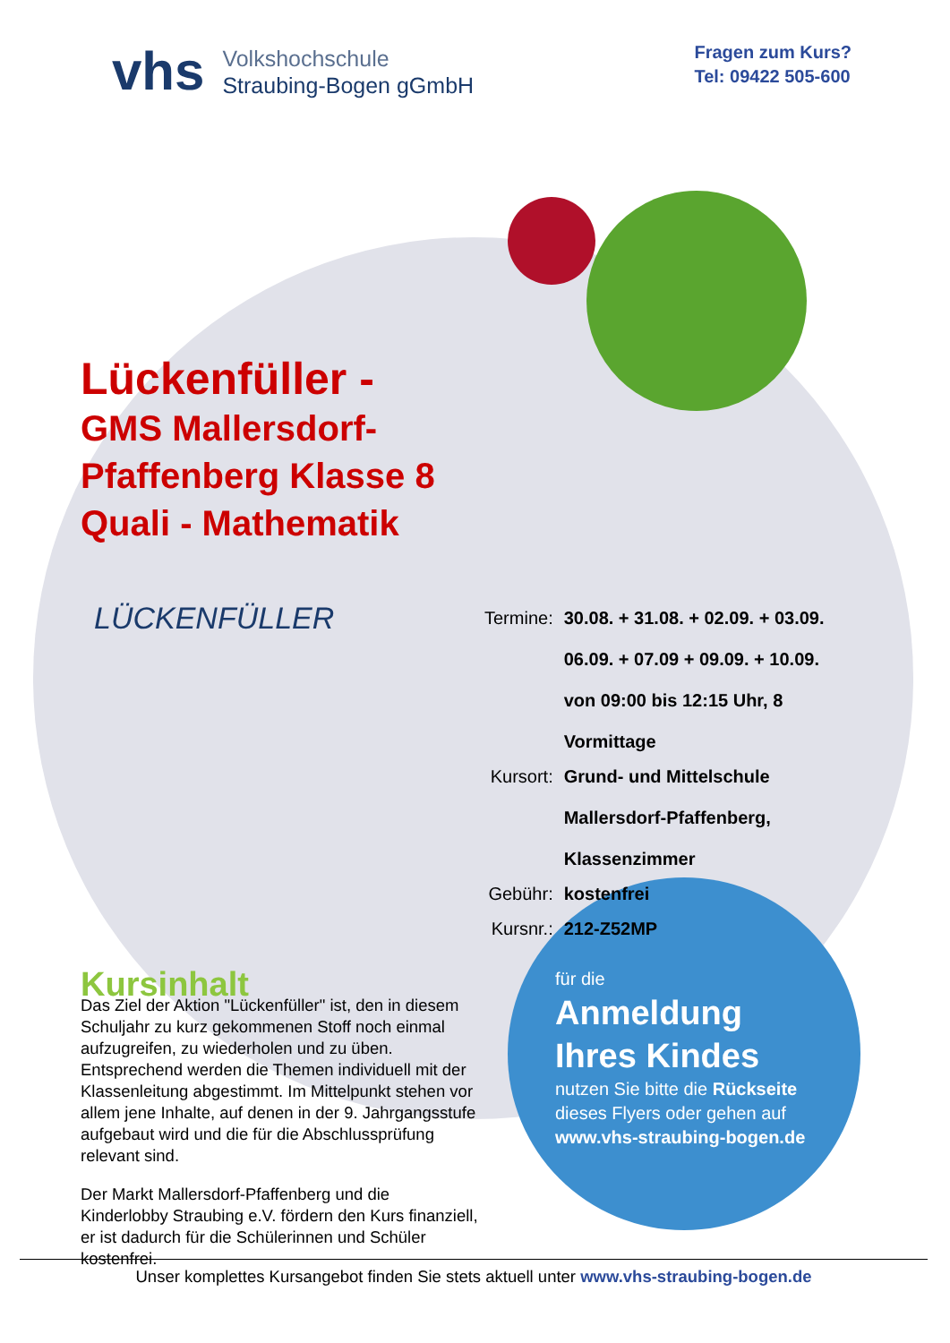vhs
Volkshochschule
Straubing-Bogen gGmbH
Fragen zum Kurs?
Tel: 09422 505-600
Lückenfüller -
GMS Mallersdorf-
Pfaffenberg Klasse 8
Quali - Mathematik
LÜCKENFÜLLER
| Termine: | 30.08. + 31.08. + 02.09. + 03.09. 06.09. + 07.09 + 09.09. + 10.09. von 09:00 bis 12:15 Uhr, 8 Vormittage |
| Kursort: | Grund- und Mittelschule Mallersdorf-Pfaffenberg, Klassenzimmer |
| Gebühr: | kostenfrei |
| Kursnr.: | 212-Z52MP |
Kursinhalt
Das Ziel der Aktion "Lückenfüller" ist, den in diesem Schuljahr zu kurz gekommenen Stoff noch einmal aufzugreifen, zu wiederholen und zu üben. Entsprechend werden die Themen individuell mit der Klassenleitung abgestimmt. Im Mittelpunkt stehen vor allem jene Inhalte, auf denen in der 9. Jahrgangsstufe aufgebaut wird und die für die Abschlussprüfung relevant sind.
Der Markt Mallersdorf-Pfaffenberg und die Kinderlobby Straubing e.V. fördern den Kurs finanziell, er ist dadurch für die Schülerinnen und Schüler kostenfrei.
für die
Anmeldung
Ihres Kindes
nutzen Sie bitte die Rückseite
dieses Flyers oder gehen auf
www.vhs-straubing-bogen.de
Unser komplettes Kursangebot finden Sie stets aktuell unter www.vhs-straubing-bogen.de